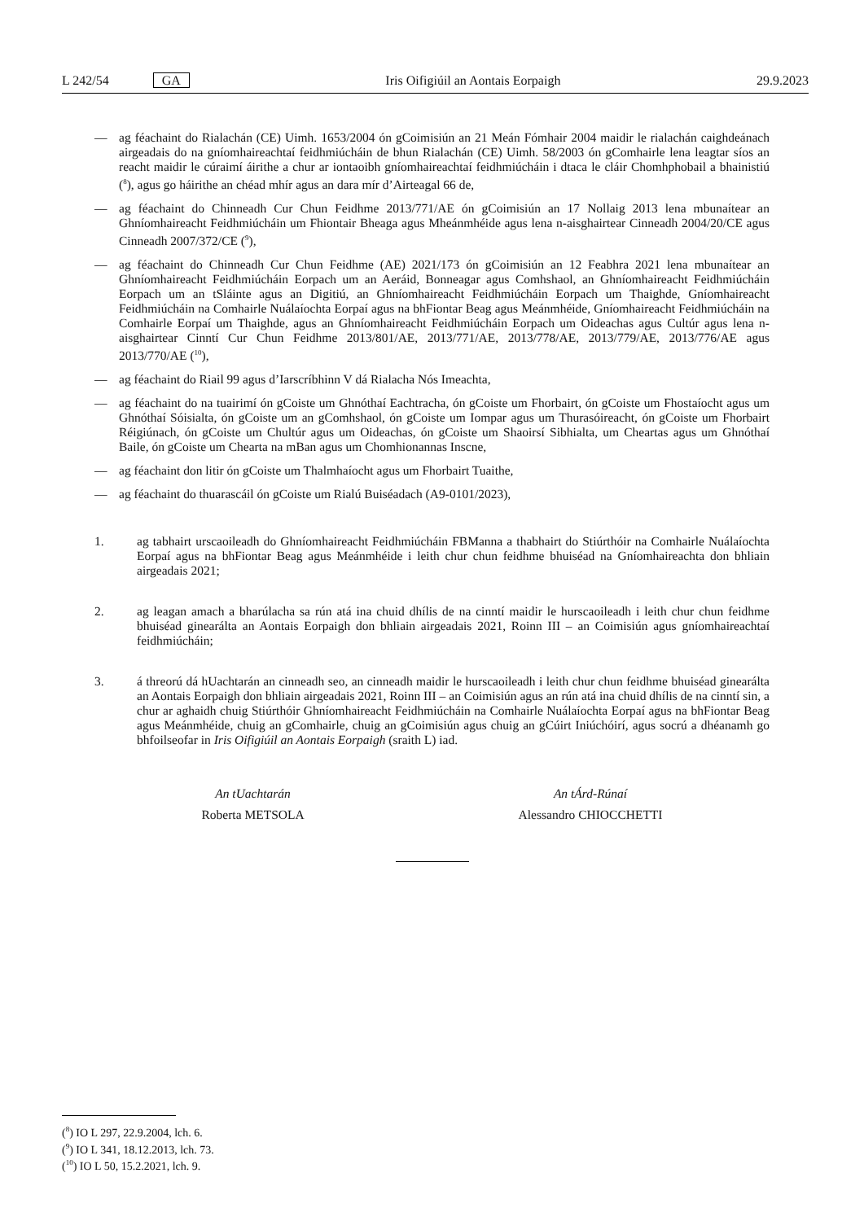L 242/54 GA Iris Oifigiúil an Aontais Eorpaigh 29.9.2023
— ag féachaint do Rialachán (CE) Uimh. 1653/2004 ón gCoimisiún an 21 Meán Fómhair 2004 maidir le rialachán caighdeánach airgeadais do na gníomhaireachtaí feidhmiúcháin de bhun Rialachán (CE) Uimh. 58/2003 ón gComhairle lena leagtar síos an reacht maidir le cúraimí áirithe a chur ar iontaoibh gníomhaireachtaí feidhmiúcháin i dtaca le cláir Chomhphobail a bhainistiú (<sup>8</sup>), agus go háirithe an chéad mhír agus an dara mír d’Airteagal 66 de,
— ag féachaint do Chinneadh Cur Chun Feidhme 2013/771/AE ón gCoimisiún an 17 Nollaig 2013 lena mbunaítear an Ghníomhaireacht Feidhmiúcháin um Fhiontair Bheaga agus Mheánmhéide agus lena n-aisghairtear Cinneadh 2004/20/CE agus Cinneadh 2007/372/CE (<sup>9</sup>),
— ag féachaint do Chinneadh Cur Chun Feidhme (AE) 2021/173 ón gCoimisiún an 12 Feabhra 2021 lena mbunaítear an Ghníomhaireacht Feidhmiúcháin Eorpach um an Aeráid, Bonneagar agus Comhshaol, an Ghníomhaireacht Feidhmiúcháin Eorpach um an tSláinte agus an Digitiú, an Ghníomhaireacht Feidhmiúcháin Eorpach um Thaighde, Gníomhaireacht Feidhmiúcháin na Comhairle Nuálaíochta Eorpaí agus na bhFiontar Beag agus Meánmhéide, Gníomhaireacht Feidhmiúcháin na Comhairle Eorpaí um Thaighde, agus an Ghníomhaireacht Feidhmiúcháin Eorpach um Oideachas agus Cultúr agus lena n-aisghairtear Cinntí Cur Chun Feidhme 2013/801/AE, 2013/771/AE, 2013/778/AE, 2013/779/AE, 2013/776/AE agus 2013/770/AE (<sup>10</sup>),
— ag féachaint do Riail 99 agus d’Iarscríbhinn V dá Rialacha Nós Imeachta,
— ag féachaint do na tuairimí ón gCoiste um Ghnóthaí Eachtracha, ón gCoiste um Fhorbairt, ón gCoiste um Fhostaíocht agus um Ghnóthaí Sóisialta, ón gCoiste um an gComhshaol, ón gCoiste um Iompar agus um Thurasóireacht, ón gCoiste um Fhorbairt Réigiúnach, ón gCoiste um Chultúr agus um Oideachas, ón gCoiste um Shaoirsí Sibhialta, um Cheartas agus um Ghnóthaí Baile, ón gCoiste um Chearta na mBan agus um Chomhionannas Inscne,
— ag féachaint don litir ón gCoiste um Thalmhaíocht agus um Fhorbairt Tuaithe,
— ag féachaint do thuarascáil ón gCoiste um Rialú Buiséadach (A9-0101/2023),
1. ag tabhairt urscaoileadh do Ghníomhaireacht Feidhmiúcháin FBManna a thabhairt do Stiúrthóir na Comhairle Nuálaíochta Eorpaí agus na bhFiontar Beag agus Meánmhéide i leith chur chun feidhme bhuiséad na Gníomhaireachta don bhliain airgeadais 2021;
2. ag leagan amach a bharúlacha sa rún atá ina chuid dhílis de na cinntí maidir le hurscaoileadh i leith chur chun feidhme bhuiséad ginearálta an Aontais Eorpaigh don bhliain airgeadais 2021, Roinn III – an Coimisiún agus gníomhaireachtaí feidhmiúcháin;
3. á threorú dá hUachtarán an cinneadh seo, an cinneadh maidir le hurscaoileadh i leith chur chun feidhme bhuiséad ginearálta an Aontais Eorpaigh don bhliain airgeadais 2021, Roinn III – an Coimisiún agus an rún atá ina chuid dhílis de na cinntí sin, a chur ar aghaidh chuig Stiúrthóir Ghníomhaireacht Feidhmiúcháin na Comhairle Nuálaíochta Eorpaí agus na bhFiontar Beag agus Meánmhéide, chuig an gComhairle, chuig an gCoimisiún agus chuig an gCúirt Iniúchóirí, agus socrú a dhéanamh go bhfoilseofar in Iris Oifigiúil an Aontais Eorpaigh (sraith L) iad.
An tUachtarán
Roberta METSOLA
An tÁrd-Rúnaí
Alessandro CHIOCCHETTI
(<sup>8</sup>) IO L 297, 22.9.2004, lch. 6.
(<sup>9</sup>) IO L 341, 18.12.2013, lch. 73.
(<sup>10</sup>) IO L 50, 15.2.2021, lch. 9.